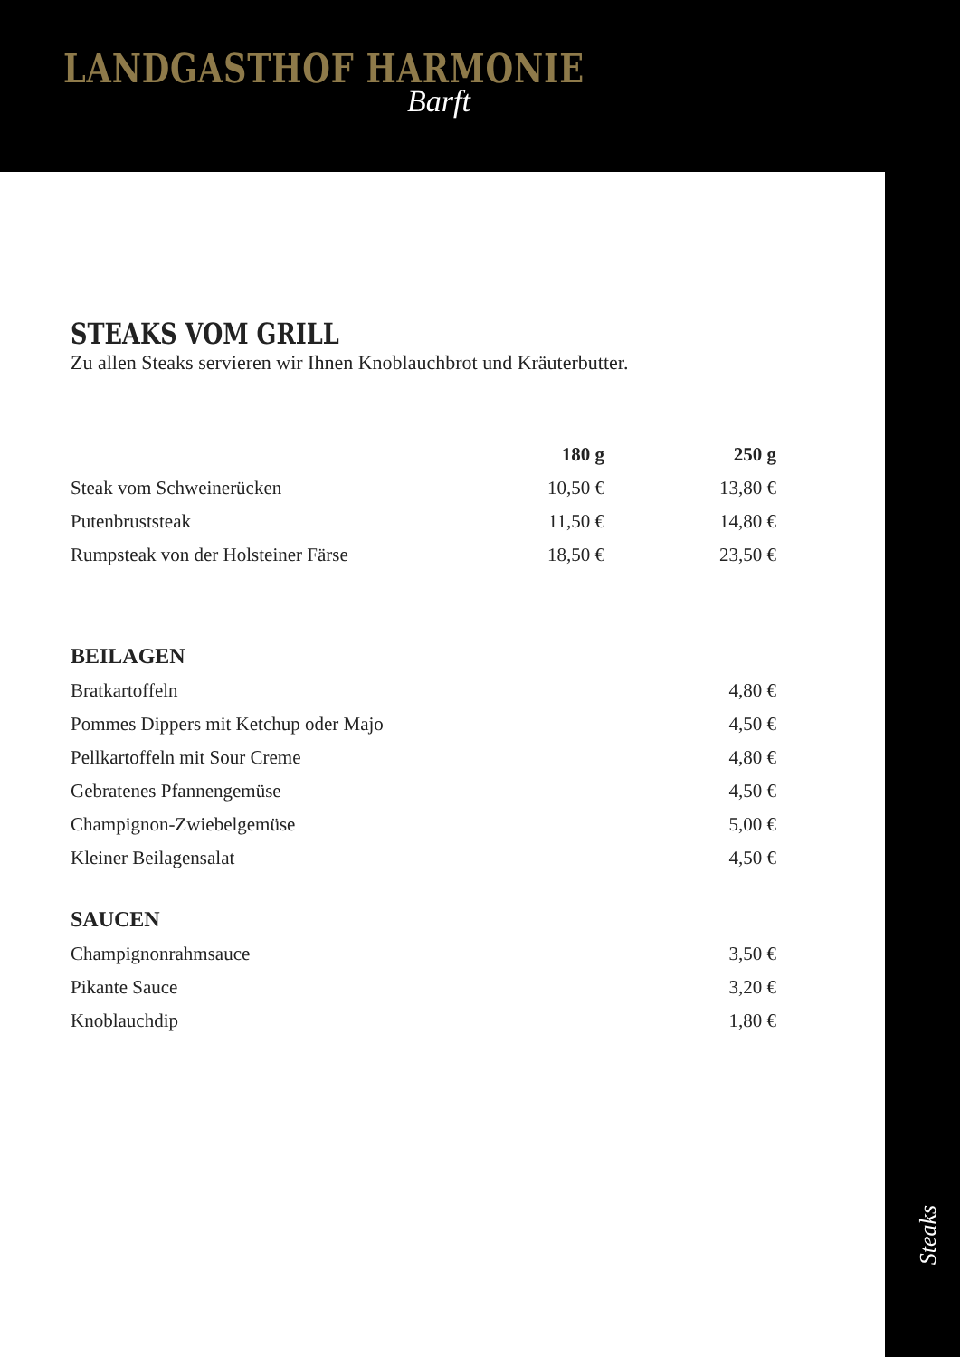Steaks
LANDGASTHOF HARMONIE
Barft
STEAKS VOM GRILL
Zu allen Steaks servieren wir Ihnen Knoblauchbrot und Kräuterbutter.
| | 180 g | 250 g |
| --- | --- | --- |
| Steak vom Schweinerücken | 10,50 € | 13,80 € |
| Putenbruststeak | 11,50 € | 14,80 € |
| Rumpsteak von der Holsteiner Färse | 18,50 € | 23,50 € |
BEILAGEN
| Bratkartoffeln | 4,80 € |
| Pommes Dippers mit Ketchup oder Majo | 4,50 € |
| Pellkartoffeln mit Sour Creme | 4,80 € |
| Gebratenes Pfannengemüse | 4,50 € |
| Champignon-Zwiebelgemüse | 5,00 € |
| Kleiner Beilagensalat | 4,50 € |
SAUCEN
| Champignonrahmsauce | 3,50 € |
| Pikante Sauce | 3,20 € |
| Knoblauchdip | 1,80 € |